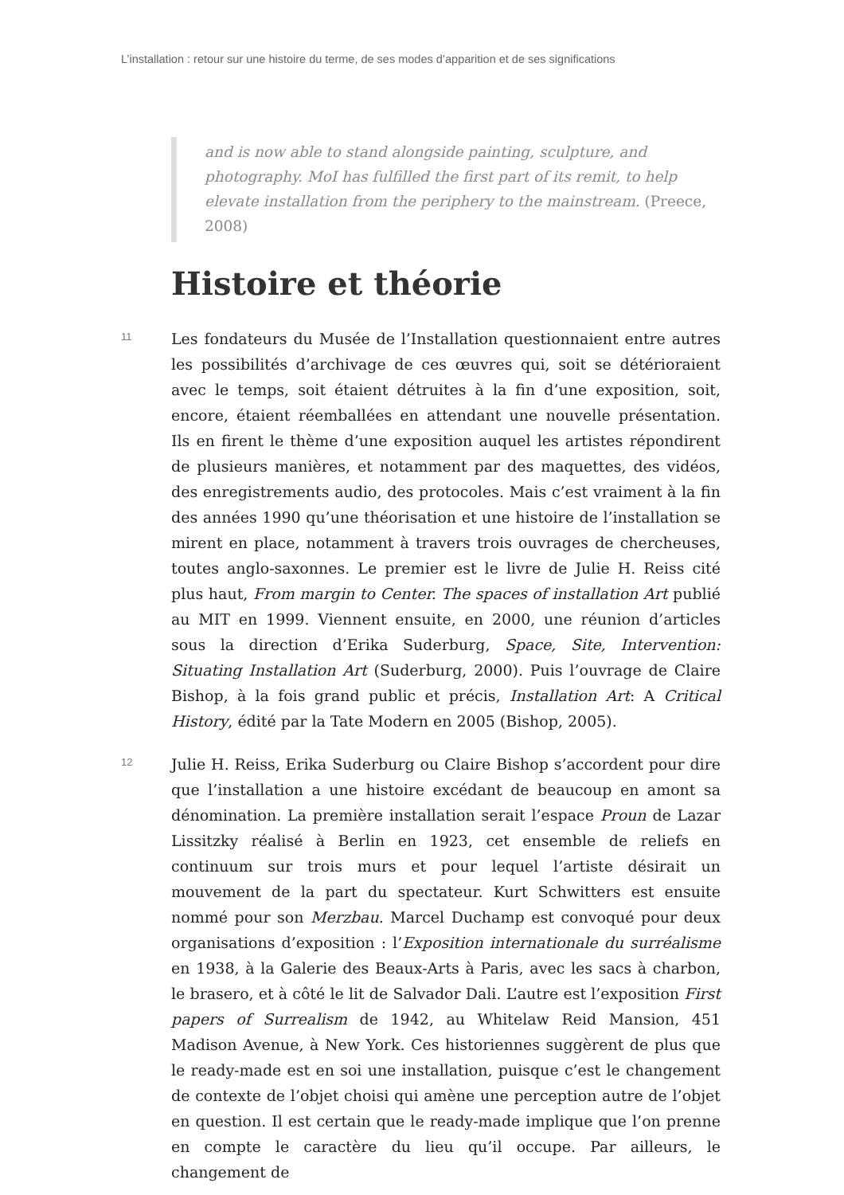L’installation : retour sur une histoire du terme, de ses modes d’apparition et de ses significations
and is now able to stand alongside painting, sculpture, and photography. MoI has fulfilled the first part of its remit, to help elevate installation from the periphery to the mainstream. (Preece, 2008)
Histoire et théorie
11
Les fondateurs du Musée de l’Installation questionnaient entre autres les possibilités d’archivage de ces œuvres qui, soit se détérioraient avec le temps, soit étaient détruites à la fin d’une exposition, soit, encore, étaient réemballées en attendant une nouvelle présentation. Ils en firent le thème d’une exposition auquel les artistes répondirent de plusieurs manières, et notamment par des maquettes, des vidéos, des enregistrements audio, des protocoles. Mais c’est vraiment à la fin des années 1990 qu’une théorisation et une histoire de l’installation se mirent en place, notamment à travers trois ouvrages de chercheuses, toutes anglo-saxonnes. Le premier est le livre de Julie H. Reiss cité plus haut, From margin to Center. The spaces of installation Art publié au MIT en 1999. Viennent ensuite, en 2000, une réunion d’articles sous la direction d’Erika Suderburg, Space, Site, Intervention: Situating Installation Art (Suderburg, 2000). Puis l’ouvrage de Claire Bishop, à la fois grand public et précis, Installation Art: A Critical History, édité par la Tate Modern en 2005 (Bishop, 2005).
12
Julie H. Reiss, Erika Suderburg ou Claire Bishop s’accordent pour dire que l’installation a une histoire excédant de beaucoup en amont sa dénomination. La première installation serait l’espace Proun de Lazar Lissitzky réalisé à Berlin en 1923, cet ensemble de reliefs en continuum sur trois murs et pour lequel l’artiste désirait un mouvement de la part du spectateur. Kurt Schwitters est ensuite nommé pour son Merzbau. Marcel Duchamp est convoqué pour deux organisations d’exposition : l’Exposition internationale du surréalisme en 1938, à la Galerie des Beaux-Arts à Paris, avec les sacs à charbon, le brasero, et à côté le lit de Salvador Dali. L’autre est l’exposition First papers of Surrealism de 1942, au Whitelaw Reid Mansion, 451 Madison Avenue, à New York. Ces historiennes suggèrent de plus que le ready-made est en soi une installation, puisque c’est le changement de contexte de l’objet choisi qui amène une perception autre de l’objet en question. Il est certain que le ready-made implique que l’on prenne en compte le caractère du lieu qu’il occupe. Par ailleurs, le changement de